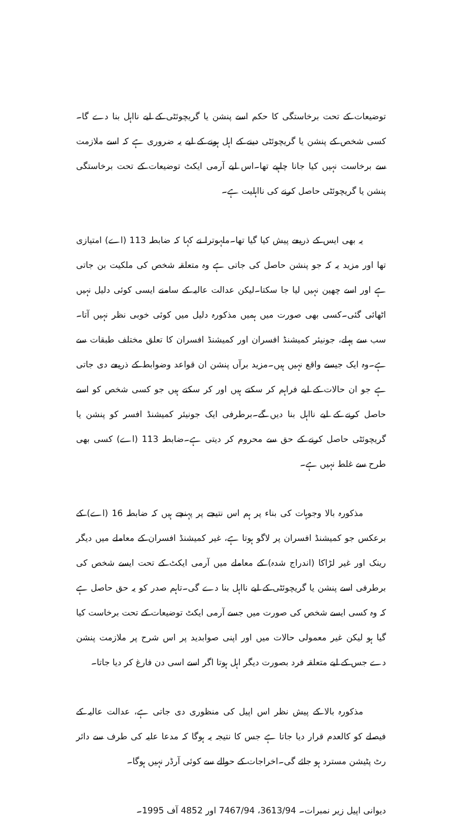توضیعات کے تحت برخاستگی کا حکم اسے پنشن یا گریچوئٹی کے لیے نااہل بنا دے گا۔کسی شخص کے پنشن یا گریچوئٹی دینے کے اہل ہونے کے لیے یہ ضروری ہے کہ اسے ملازمت سے برخاست نہیں کیا جانا چاہیے تھا۔اس لیے آرمی ایکٹ توضیعات کے تحت برخاستگی پنشن یا گریچوئٹی حاصل کرنے کی نااہلیت ہے۔
یہ بھی ایس کے ذریعے پیش کیا گیا تھا۔ملہوترا نے کہا کہ ضابطہ 113 (اے) امتیازی تھا اور مزید یہ کہ جو پنشن حاصل کی جاتی ہے وہ متعلقہ شخص کی ملکیت بن جاتی ہے اور اسے چھین نہیں لیا جا سکتا۔لیکن عدالت عالیہ کے سامنے ایسی کوئی دلیل نہیں اٹھائی گئی۔کسی بھی صورت میں ہمیں مذکورہ دلیل میں کوئی خوبی نظر نہیں آتا۔سب سے پہلے، جونیئر کمیشنڈ افسران اور کمیشنڈ افسران کا تعلق مختلف طبقات سے ہے۔وہ ایک جیسے واقع نہیں ہیں۔مزید برآں پنشن ان قواعد وضوابط کے ذریعے دی جاتی ہے جو ان حالات کے لیے فراہم کر سکتے ہیں اور کر سکتے ہیں جو کسی شخص کو اسے حاصل کرنے کے لیے نااہل بنا دیں گے۔برطرفی ایک جونیئر کمیشنڈ افسر کو پنشن یا گریچوئٹی حاصل کرنے کے حق سے محروم کر دیتی ہے۔ضابطہ 113 (اے) کسی بھی طرح سے غلط نہیں ہے۔
مذکورہ بالا وجوہات کی بناء پر ہم اس نتیجے پر پہنچے ہیں کہ ضابطہ 16 (اے) کے برعکس جو کمیشنڈ افسران پر لاگو ہوتا ہے، غیر کمیشنڈ افسران کے معاملے میں دیگر رینک اور غیر لڑاکا (اندراج شدہ) کے معاملے میں آرمی ایکٹ کے تحت ایسے شخص کی برطرفی اسے پنشن یا گریچوئٹی کے لیے نااہل بنا دے گی۔تاہم صدر کو یہ حق حاصل ہے کہ وہ کسی ایسے شخص کی صورت میں جسے آرمی ایکٹ توضیعات کے تحت برخاست کیا گیا ہو لیکن غیر معمولی حالات میں اور اپنی صوابدید پر اس شرح پر ملازمت پنشن دے جس کے لیے متعلقہ فرد بصورت دیگر اہل ہوتا اگر اسے اسی دن فارغ کر دیا جاتا۔
مذکورہ بالا کے پیش نظر اس اپیل کی منظوری دی جاتی ہے، عدالت عالیہ کے فیصلے کو کالعدم قرار دیا جاتا ہے جس کا نتیجہ یہ ہوگا کہ مدعا علیہ کی طرف سے دائر رٹ پٹیشن مسترد ہو جائے گی۔اخراجات کے حوالے سے کوئی آرڈر نہیں ہوگا۔
دیوانی اپیل زیر نمبرات۔ 3613/94، 7467/94 اور 4852 آف 1995۔